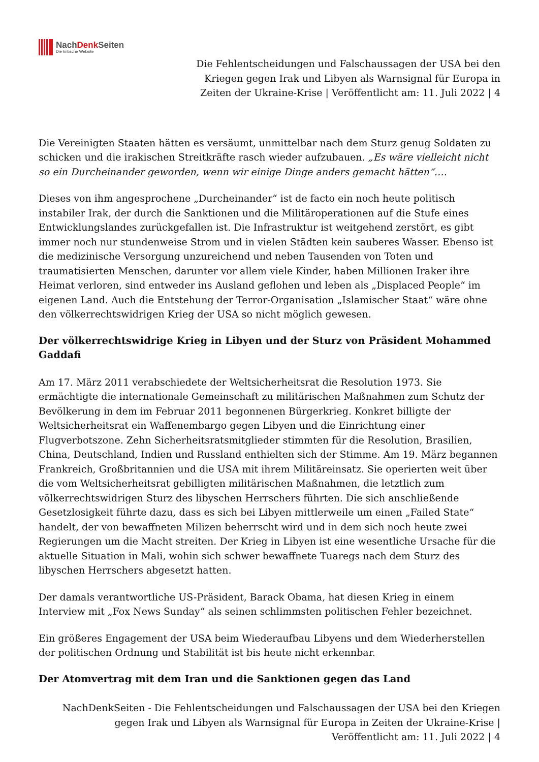NachDenk Seiten
Die kritische Website
Die Fehlentscheidungen und Falschaussagen der USA bei den Kriegen gegen Irak und Libyen als Warnsignal für Europa in Zeiten der Ukraine-Krise | Veröffentlicht am: 11. Juli 2022 | 4
Die Vereinigten Staaten hätten es versäumt, unmittelbar nach dem Sturz genug Soldaten zu schicken und die irakischen Streitkräfte rasch wieder aufzubauen. „Es wäre vielleicht nicht so ein Durcheinander geworden, wenn wir einige Dinge anders gemacht hätten“….
Dieses von ihm angesprochene „Durcheinander“ ist de facto ein noch heute politisch instabiler Irak, der durch die Sanktionen und die Militäroperationen auf die Stufe eines Entwicklungslandes zurückgefallen ist. Die Infrastruktur ist weitgehend zerstört, es gibt immer noch nur stundenweise Strom und in vielen Städten kein sauberes Wasser. Ebenso ist die medizinische Versorgung unzureichend und neben Tausenden von Toten und traumatisierten Menschen, darunter vor allem viele Kinder, haben Millionen Iraker ihre Heimat verloren, sind entweder ins Ausland geflohen und leben als „Displaced People“ im eigenen Land. Auch die Entstehung der Terror-Organisation „Islamischer Staat“ wäre ohne den völkerrechtswidrigen Krieg der USA so nicht möglich gewesen.
Der völkerrechtswidrige Krieg in Libyen und der Sturz von Präsident Mohammed Gaddafi
Am 17. März 2011 verabschiedete der Weltsicherheitsrat die Resolution 1973. Sie ermächtigte die internationale Gemeinschaft zu militärischen Maßnahmen zum Schutz der Bevölkerung in dem im Februar 2011 begonnenen Bürgerkrieg. Konkret billigte der Weltsicherheitsrat ein Waffenembargo gegen Libyen und die Einrichtung einer Flugverbotszone. Zehn Sicherheitsratsmitglieder stimmten für die Resolution, Brasilien, China, Deutschland, Indien und Russland enthielten sich der Stimme. Am 19. März begannen Frankreich, Großbritannien und die USA mit ihrem Militäreinsatz. Sie operierten weit über die vom Weltsicherheitsrat gebilligten militärischen Maßnahmen, die letztlich zum völkerrechtswidrigen Sturz des libyschen Herrschers führten. Die sich anschließende Gesetzlosigkeit führte dazu, dass es sich bei Libyen mittlerweile um einen „Failed State“ handelt, der von bewaffneten Milizen beherrscht wird und in dem sich noch heute zwei Regierungen um die Macht streiten. Der Krieg in Libyen ist eine wesentliche Ursache für die aktuelle Situation in Mali, wohin sich schwer bewaffnete Tuaregs nach dem Sturz des libyschen Herrschers abgesetzt hatten.
Der damals verantwortliche US-Präsident, Barack Obama, hat diesen Krieg in einem Interview mit „Fox News Sunday“ als seinen schlimmsten politischen Fehler bezeichnet.
Ein größeres Engagement der USA beim Wiederaufbau Libyens und dem Wiederherstellen der politischen Ordnung und Stabilität ist bis heute nicht erkennbar.
Der Atomvertrag mit dem Iran und die Sanktionen gegen das Land
NachDenkSeiten - Die Fehlentscheidungen und Falschaussagen der USA bei den Kriegen gegen Irak und Libyen als Warnsignal für Europa in Zeiten der Ukraine-Krise | Veröffentlicht am: 11. Juli 2022 | 4